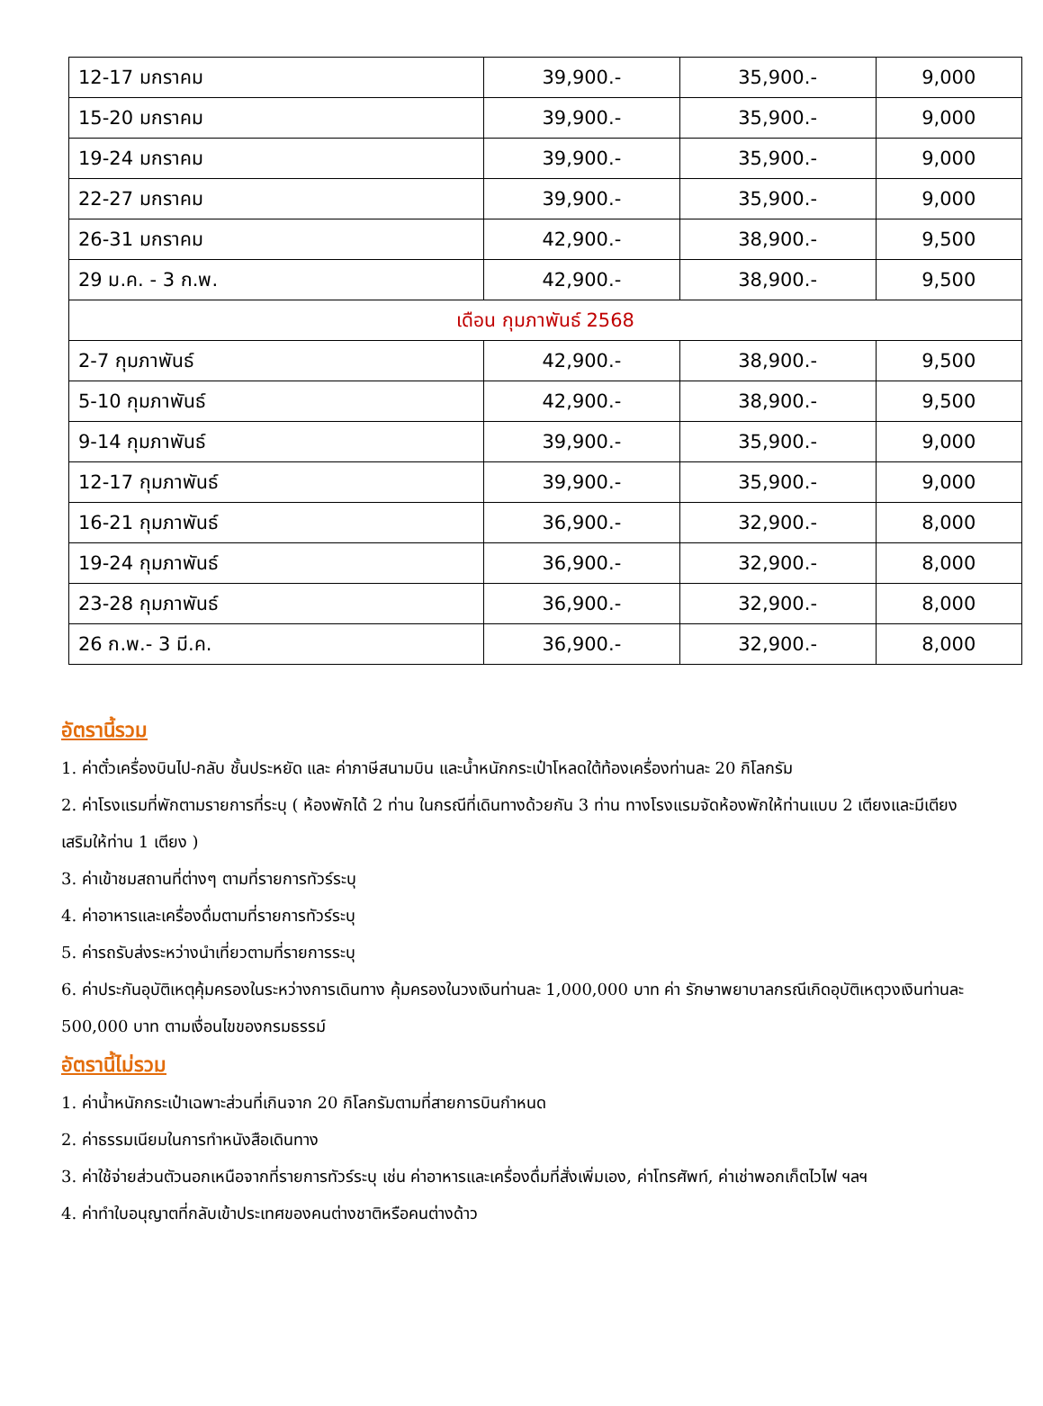| 12-17 มกราคม | 39,900.- | 35,900.- | 9,000 |
| 15-20 มกราคม | 39,900.- | 35,900.- | 9,000 |
| 19-24 มกราคม | 39,900.- | 35,900.- | 9,000 |
| 22-27 มกราคม | 39,900.- | 35,900.- | 9,000 |
| 26-31 มกราคม | 42,900.- | 38,900.- | 9,500 |
| 29 ม.ค. - 3 ก.พ. | 42,900.- | 38,900.- | 9,500 |
| เดือน กุมภาพันธ์ 2568 | | | |
| 2-7 กุมภาพันธ์ | 42,900.- | 38,900.- | 9,500 |
| 5-10 กุมภาพันธ์ | 42,900.- | 38,900.- | 9,500 |
| 9-14 กุมภาพันธ์ | 39,900.- | 35,900.- | 9,000 |
| 12-17 กุมภาพันธ์ | 39,900.- | 35,900.- | 9,000 |
| 16-21 กุมภาพันธ์ | 36,900.- | 32,900.- | 8,000 |
| 19-24 กุมภาพันธ์ | 36,900.- | 32,900.- | 8,000 |
| 23-28 กุมภาพันธ์ | 36,900.- | 32,900.- | 8,000 |
| 26 ก.พ.- 3 มี.ค. | 36,900.- | 32,900.- | 8,000 |
อัตรานี้รวม
1. ค่าตั๋วเครื่องบินไป-กลับ ชั้นประหยัด และ ค่าภาษีสนามบิน และน้ำหนักกระเป๋าโหลดใต้ท้องเครื่องท่านละ 20 กิโลกรัม
2. ค่าโรงแรมที่พักตามรายการที่ระบุ ( ห้องพักได้ 2 ท่าน ในกรณีที่เดินทางด้วยกัน 3 ท่าน ทางโรงแรมจัดห้องพักให้ท่านแบบ 2 เตียงและมีเตียงเสริมให้ท่าน 1 เตียง )
3. ค่าเข้าชมสถานที่ต่างๆ ตามที่รายการทัวร์ระบุ
4. ค่าอาหารและเครื่องดื่มตามที่รายการทัวร์ระบุ
5. ค่ารถรับส่งระหว่างนำเที่ยวตามที่รายการระบุ
6. ค่าประกันอุบัติเหตุคุ้มครองในระหว่างการเดินทาง คุ้มครองในวงเงินท่านละ 1,000,000 บาท ค่า รักษาพยาบาลกรณีเกิดอุบัติเหตุวงเงินท่านละ 500,000 บาท ตามเงื่อนไขของกรมธรรม์
อัตรานี้ไม่รวม
1. ค่าน้ำหนักกระเป๋าเฉพาะส่วนที่เกินจาก 20 กิโลกรัมตามที่สายการบินกำหนด
2. ค่าธรรมเนียมในการทำหนังสือเดินทาง
3. ค่าใช้จ่ายส่วนตัวนอกเหนือจากที่รายการทัวร์ระบุ เช่น ค่าอาหารและเครื่องดื่มที่สั่งเพิ่มเอง, ค่าโทรศัพท์, ค่าเช่าพอกเก็ตไวไฟ ฯลฯ
4. ค่าทำใบอนุญาตที่กลับเข้าประเทศของคนต่างชาติหรือคนต่างด้าว